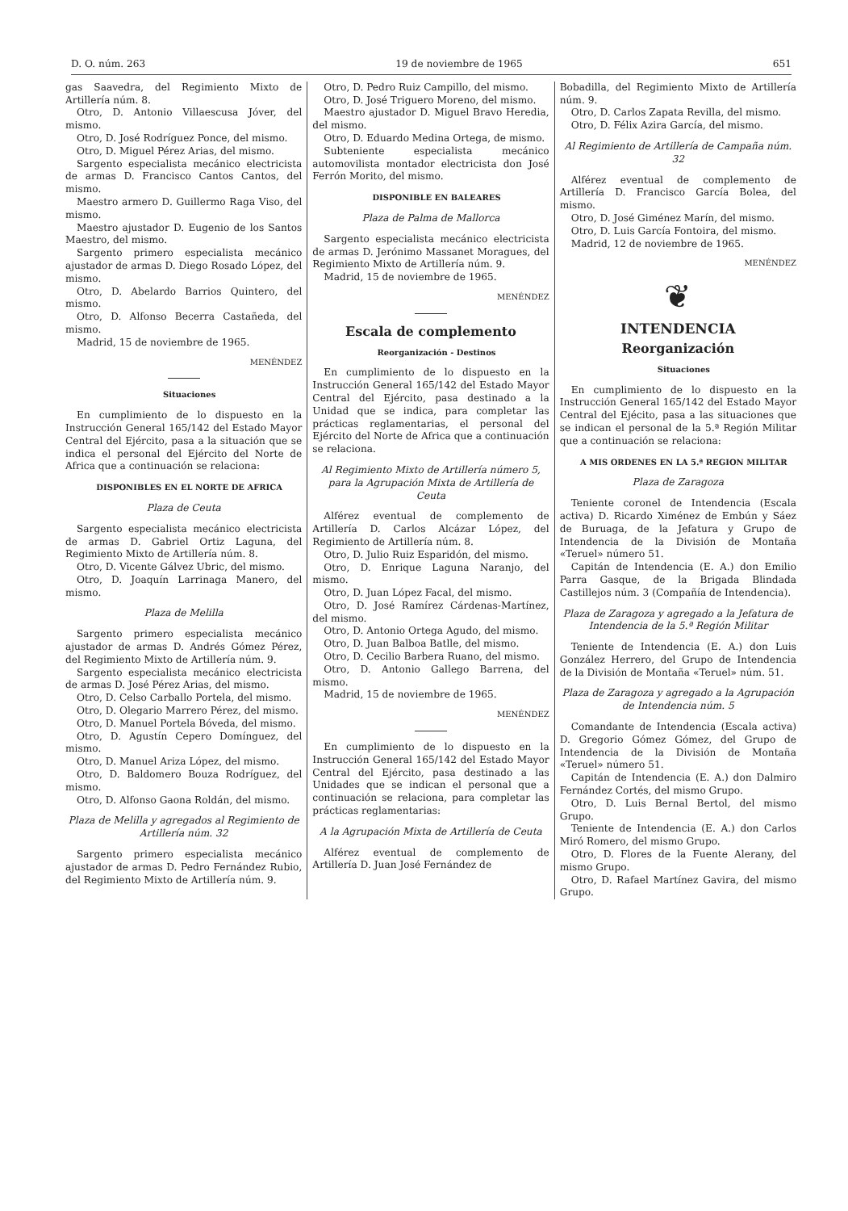D. O. núm. 263 19 de noviembre de 1965 651
gas Saavedra, del Regimiento Mixto de Artillería núm. 8.
Otro, D. Antonio Villaescusa Jóver, del mismo.
Otro, D. José Rodríguez Ponce, del mismo.
Otro, D. Miguel Pérez Arias, del mismo.
Sargento especialista mecánico electricista de armas D. Francisco Cantos Cantos, del mismo.
Maestro armero D. Guillermo Raga Viso, del mismo.
Maestro ajustador D. Eugenio de los Santos Maestro, del mismo.
Sargento primero especialista mecánico ajustador de armas D. Diego Rosado López, del mismo.
Otro, D. Abelardo Barrios Quintero, del mismo.
Otro, D. Alfonso Becerra Castañeda, del mismo.
Madrid, 15 de noviembre de 1965.
MENÉNDEZ
Situaciones
En cumplimiento de lo dispuesto en la Instrucción General 165/142 del Estado Mayor Central del Ejército, pasa a la situación que se indica el personal del Ejército del Norte de Africa que a continuación se relaciona:
DISPONIBLES EN EL NORTE DE AFRICA
Plaza de Ceuta
Sargento especialista mecánico electricista de armas D. Gabriel Ortiz Laguna, del Regimiento Mixto de Artillería núm. 8.
Otro, D. Vicente Gálvez Ubric, del mismo.
Otro, D. Joaquín Larrinaga Manero, del mismo.
Plaza de Melilla
Sargento primero especialista mecánico ajustador de armas D. Andrés Gómez Pérez, del Regimiento Mixto de Artillería núm. 9.
Sargento especialista mecánico electricista de armas D. José Pérez Arias, del mismo.
Otro, D. Celso Carballo Portela, del mismo.
Otro, D. Olegario Marrero Pérez, del mismo.
Otro, D. Manuel Portela Bóveda, del mismo.
Otro, D. Agustín Cepero Domínguez, del mismo.
Otro, D. Manuel Ariza López, del mismo.
Otro, D. Baldomero Bouza Rodríguez, del mismo.
Otro, D. Alfonso Gaona Roldán, del mismo.
Plaza de Melilla y agregados al Regimiento de Artillería núm. 32
Sargento primero especialista mecánico ajustador de armas D. Pedro Fernández Rubio, del Regimiento Mixto de Artillería núm. 9.
Otro, D. Pedro Ruiz Campillo, del mismo.
Otro, D. José Triguero Moreno, del mismo.
Maestro ajustador D. Miguel Bravo Heredia, del mismo.
Otro, D. Eduardo Medina Ortega, de mismo.
Subteniente especialista mecánico automovilista montador electricista don José Ferrón Morito, del mismo.
DISPONIBLE EN BALEARES
Plaza de Palma de Mallorca
Sargento especialista mecánico electricista de armas D. Jerónimo Massanet Moragues, del Regimiento Mixto de Artillería núm. 9.
Madrid, 15 de noviembre de 1965.
MENÉNDEZ
Escala de complemento
Reorganización - Destinos
En cumplimiento de lo dispuesto en la Instrucción General 165/142 del Estado Mayor Central del Ejército, pasa destinado a la Unidad que se indica, para completar las prácticas reglamentarias, el personal del Ejército del Norte de Africa que a continuación se relaciona.
Al Regimiento Mixto de Artillería número 5, para la Agrupación Mixta de Artillería de Ceuta
Alférez eventual de complemento de Artillería D. Carlos Alcázar López, del Regimiento de Artillería núm. 8.
Otro, D. Julio Ruiz Esparidón, del mismo.
Otro, D. Enrique Laguna Naranjo, del mismo.
Otro, D. Juan López Facal, del mismo.
Otro, D. José Ramírez Cárdenas-Martínez, del mismo.
Otro, D. Antonio Ortega Agudo, del mismo.
Otro, D. Juan Balboa Batlle, del mismo.
Otro, D. Cecilio Barbera Ruano, del mismo.
Otro, D. Antonio Gallego Barrena, del mismo.
Madrid, 15 de noviembre de 1965.
MENÉNDEZ
En cumplimiento de lo dispuesto en la Instrucción General 165/142 del Estado Mayor Central del Ejército, pasa destinado a las Unidades que se indican el personal que a continuación se relaciona, para completar las prácticas reglamentarias:
A la Agrupación Mixta de Artillería de Ceuta
Alférez eventual de complemento de Artillería D. Juan José Fernández de
Bobadilla, del Regimiento Mixto de Artillería núm. 9.
Otro, D. Carlos Zapata Revilla, del mismo.
Otro, D. Félix Azira García, del mismo.
Al Regimiento de Artillería de Campaña núm. 32
Alférez eventual de complemento de Artillería D. Francisco García Bolea, del mismo.
Otro, D. José Giménez Marín, del mismo.
Otro, D. Luis García Fontoira, del mismo.
Madrid, 12 de noviembre de 1965.
MENÉNDEZ
❦
INTENDENCIA
Reorganización
Situaciones
En cumplimiento de lo dispuesto en la Instrucción General 165/142 del Estado Mayor Central del Ejécito, pasa a las situaciones que se indican el personal de la 5.ª Región Militar que a continuación se relaciona:
A MIS ORDENES EN LA 5.ª REGION MILITAR
Plaza de Zaragoza
Teniente coronel de Intendencia (Escala activa) D. Ricardo Ximénez de Embún y Sáez de Buruaga, de la Jefatura y Grupo de Intendencia de la División de Montaña «Teruel» número 51.
Capitán de Intendencia (E. A.) don Emilio Parra Gasque, de la Brigada Blindada Castillejos núm. 3 (Compañía de Intendencia).
Plaza de Zaragoza y agregado a la Jefatura de Intendencia de la 5.ª Región Militar
Teniente de Intendencia (E. A.) don Luis González Herrero, del Grupo de Intendencia de la División de Montaña «Teruel» núm. 51.
Plaza de Zaragoza y agregado a la Agrupación de Intendencia núm. 5
Comandante de Intendencia (Escala activa) D. Gregorio Gómez Gómez, del Grupo de Intendencia de la División de Montaña «Teruel» número 51.
Capitán de Intendencia (E. A.) don Dalmiro Fernández Cortés, del mismo Grupo.
Otro, D. Luis Bernal Bertol, del mismo Grupo.
Teniente de Intendencia (E. A.) don Carlos Miró Romero, del mismo Grupo.
Otro, D. Flores de la Fuente Alerany, del mismo Grupo.
Otro, D. Rafael Martínez Gavira, del mismo Grupo.